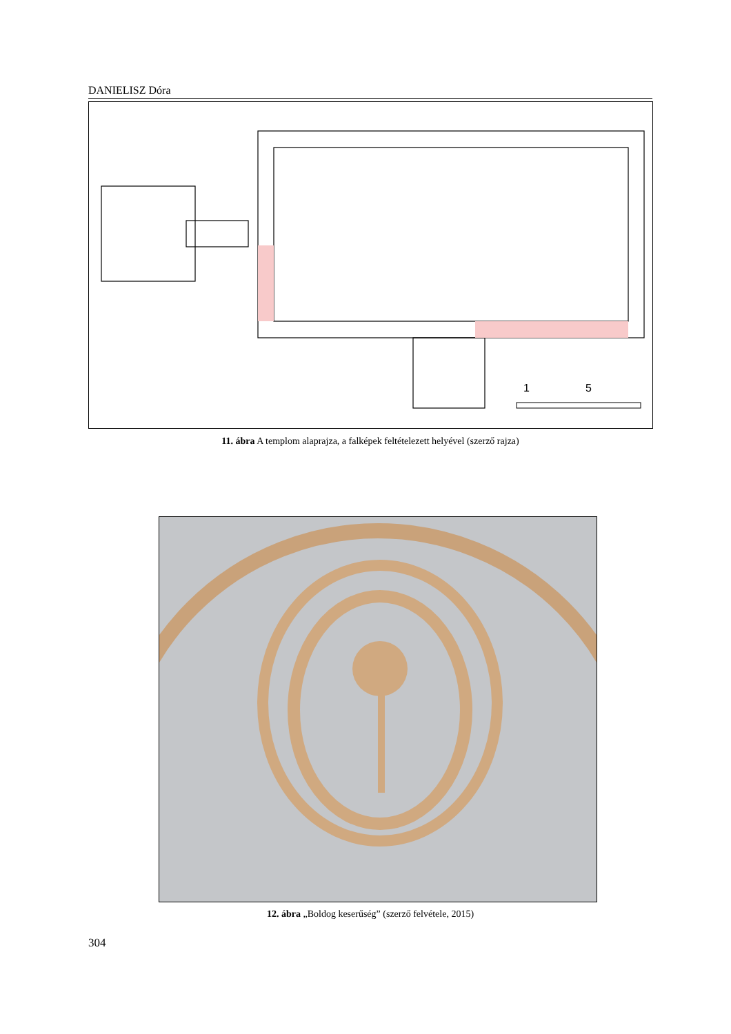DANIELISZ Dóra
1
5
11. ábra A templom alaprajza, a falképek feltételezett helyével (szerző rajza)
12. ábra „Boldog keserűség” (szerző felvétele, 2015)
304